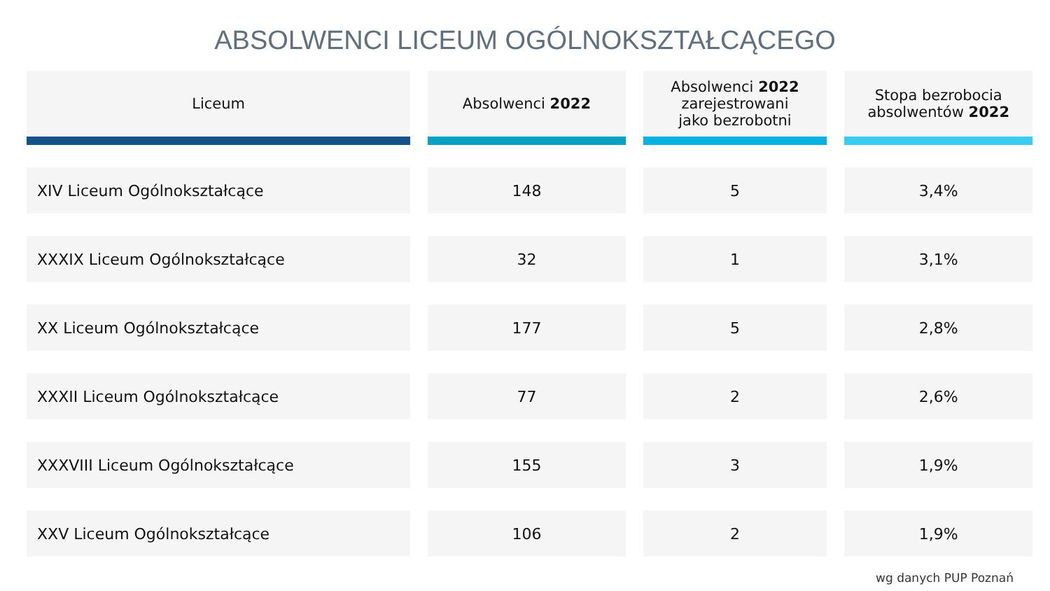ABSOLWENCI LICEUM OGÓLNOKSZTAŁCĄCEGO
| Liceum | Absolwenci 2022 | Absolwenci 2022 zarejestrowani jako bezrobotni | Stopa bezrobocia absolwentów 2022 |
| --- | --- | --- | --- |
| XIV Liceum Ogólnokształcące | 148 | 5 | 3,4% |
| XXXIX Liceum Ogólnokształcące | 32 | 1 | 3,1% |
| XX Liceum Ogólnokształcące | 177 | 5 | 2,8% |
| XXXII Liceum Ogólnokształcące | 77 | 2 | 2,6% |
| XXXVIII Liceum Ogólnokształcące | 155 | 3 | 1,9% |
| XXV Liceum Ogólnokształcące | 106 | 2 | 1,9% |
wg danych PUP Poznań